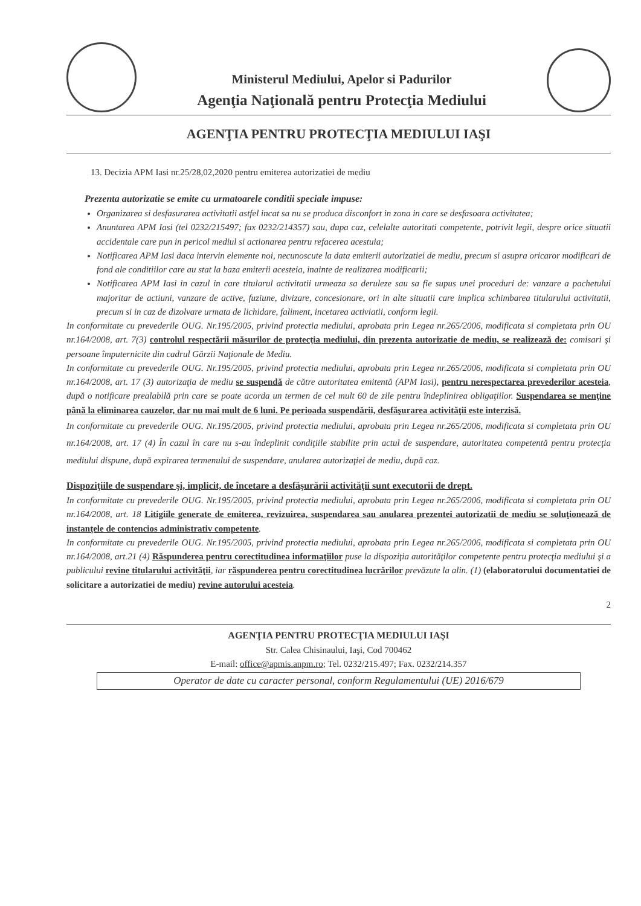Ministerul Mediului, Apelor si Padurilor
Agenţia Naţională pentru Protecţia Mediului
AGENŢIA PENTRU PROTECŢIA MEDIULUI IAŞI
13. Decizia APM Iasi nr.25/28,02,2020 pentru emiterea autorizatiei de mediu
Prezenta autorizatie se emite cu urmatoarele conditii speciale impuse:
Organizarea si desfasurarea activitatii astfel incat sa nu se produca disconfort in zona in care se desfasoara activitatea;
Anuntarea APM Iasi (tel 0232/215497; fax 0232/214357) sau, dupa caz, celelalte autoritati competente, potrivit legii, despre orice situatii accidentale care pun in pericol mediul si actionarea pentru refacerea acestuia;
Notificarea APM Iasi daca intervin elemente noi, necunoscute la data emiterii autorizatiei de mediu, precum si asupra oricaror modificari de fond ale conditiilor care au stat la baza emiterii acesteia, inainte de realizarea modificarii;
Notificarea APM Iasi in cazul in care titularul activitatii urmeaza sa deruleze sau sa fie supus unei proceduri de: vanzare a pachetului majoritar de actiuni, vanzare de active, fuziune, divizare, concesionare, ori in alte situatii care implica schimbarea titularului activitatii, precum si in caz de dizolvare urmata de lichidare, faliment, incetarea activiatii, conform legii.
In conformitate cu prevederile OUG. Nr.195/2005, privind protectia mediului, aprobata prin Legea nr.265/2006, modificata si completata prin OU nr.164/2008, art. 7(3) controlul respectării măsurilor de protecţia mediului, din prezenta autorizatie de mediu, se realizează de: comisari şi persoane împuternicite din cadrul Gărzii Naţionale de Mediu.
In conformitate cu prevederile OUG. Nr.195/2005, privind protectia mediului, aprobata prin Legea nr.265/2006, modificata si completata prin OU nr.164/2008, art. 17 (3) autorizaţia de mediu se suspendă de către autoritatea emitentă (APM Iasi), pentru nerespectarea prevederilor acesteia, după o notificare prealabilă prin care se poate acorda un termen de cel mult 60 de zile pentru îndeplinirea obligaţiilor. Suspendarea se menţine până la eliminarea cauzelor, dar nu mai mult de 6 luni. Pe perioada suspendării, desfăşurarea activităţii este interzisă.
In conformitate cu prevederile OUG. Nr.195/2005, privind protectia mediului, aprobata prin Legea nr.265/2006, modificata si completata prin OU nr.164/2008, art. 17 (4) În cazul în care nu s-au îndeplinit condiţiile stabilite prin actul de suspendare, autoritatea competentă pentru protecţia mediului dispune, după expirarea termenului de suspendare, anularea autorizaţiei de mediu, după caz.
Dispoziţiile de suspendare şi, implicit, de încetare a desfăşurării activităţii sunt executorii de drept.
In conformitate cu prevederile OUG. Nr.195/2005, privind protectia mediului, aprobata prin Legea nr.265/2006, modificata si completata prin OU nr.164/2008, art. 18 Litigiile generate de emiterea, revizuirea, suspendarea sau anularea prezentei autorizatii de mediu se soluţionează de instanţele de contencios administrativ competente.
In conformitate cu prevederile OUG. Nr.195/2005, privind protectia mediului, aprobata prin Legea nr.265/2006, modificata si completata prin OU nr.164/2008, art.21 (4) Răspunderea pentru corectitudinea informaţiilor puse la dispoziţia autorităţilor competente pentru protecţia mediului şi a publicului revine titularului activităţii, iar răspunderea pentru corectitudinea lucrărilor prevăzute la alin. (1) (elaboratorului documentatiei de solicitare a autorizatiei de mediu) revine autorului acesteia.
2
AGENŢIA PENTRU PROTECŢIA MEDIULUI IAŞI
Str. Calea Chisinaului, Iaşi, Cod 700462
E-mail: office@apmis.anpm.ro; Tel. 0232/215.497; Fax. 0232/214.357
Operator de date cu caracter personal, conform Regulamentului (UE) 2016/679